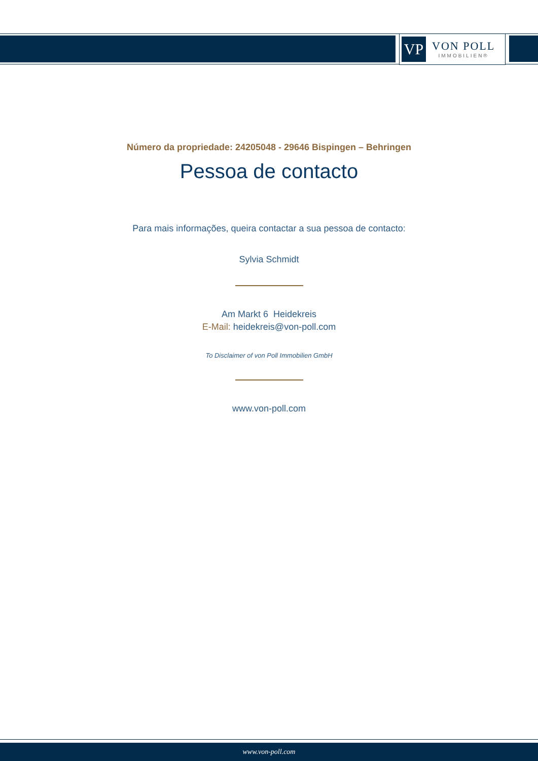VP
VON POLL
IMMOBILIEN®
Número da propriedade: 24205048 - 29646 Bispingen – Behringen
Pessoa de contacto
Para mais informações, queira contactar a sua pessoa de contacto:
Sylvia Schmidt
Am Markt 6 Heidekreis
E-Mail: heidekreis@von-poll.com
To Disclaimer of von Poll Immobilien GmbH
www.von-poll.com
www.von-poll.com